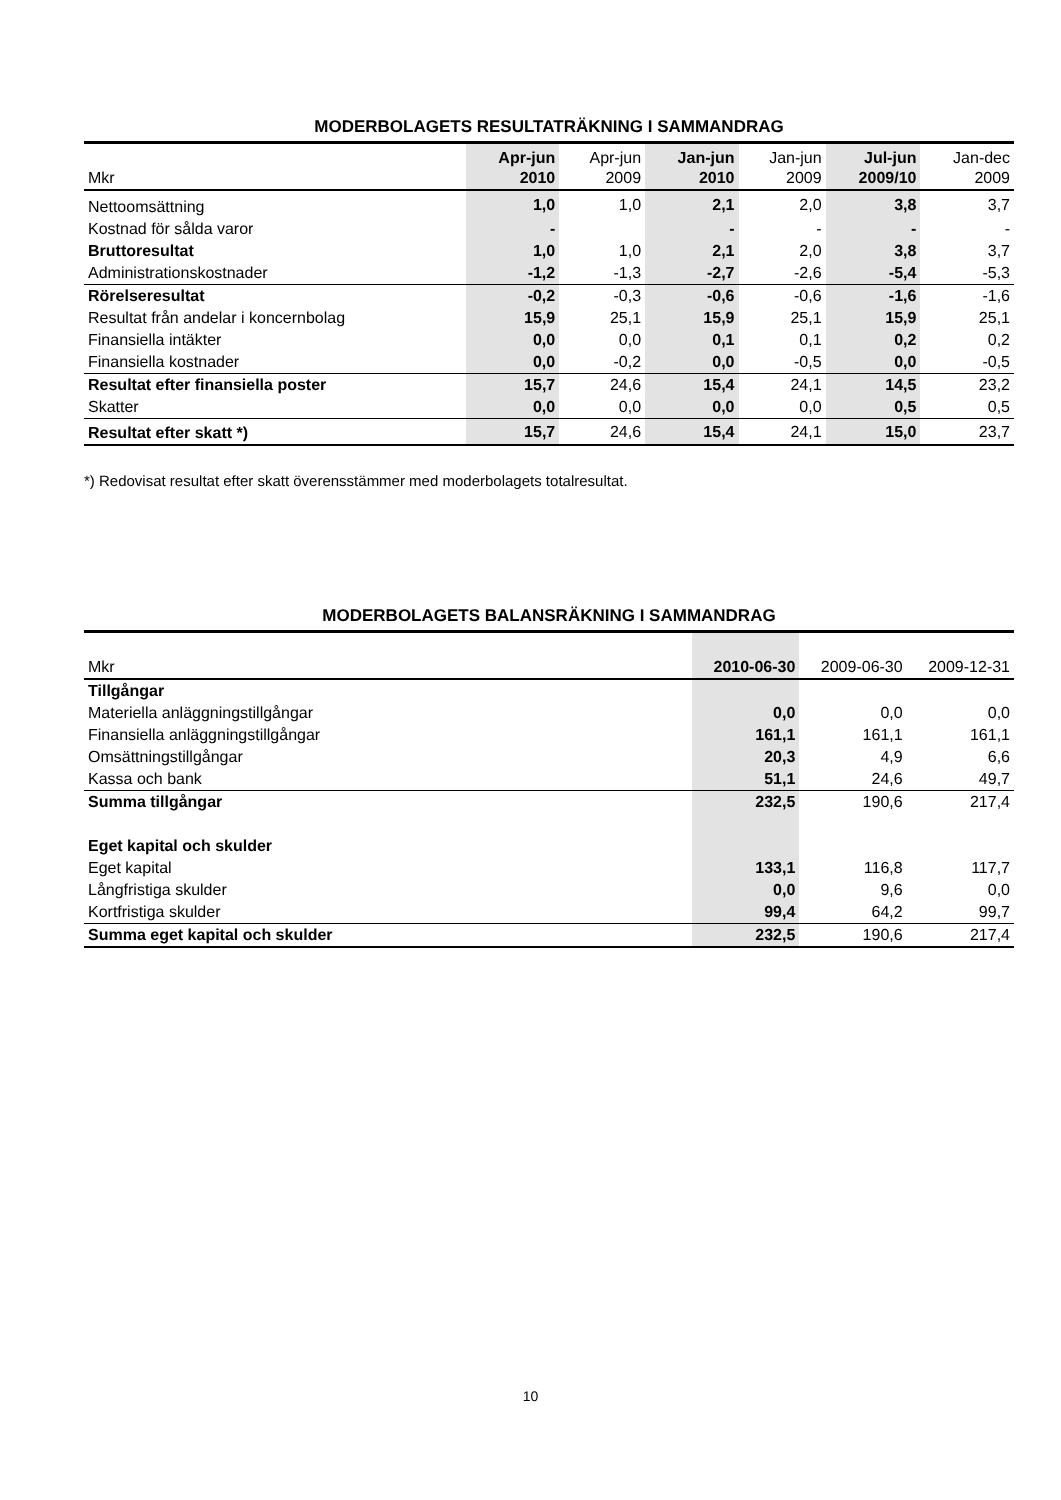MODERBOLAGETS RESULTATRÄKNING I SAMMANDRAG
| Mkr | Apr-jun 2010 | Apr-jun 2009 | Jan-jun 2010 | Jan-jun 2009 | Jul-jun 2009/10 | Jan-dec 2009 |
| --- | --- | --- | --- | --- | --- | --- |
| Nettoomsättning | 1,0 | 1,0 | 2,1 | 2,0 | 3,8 | 3,7 |
| Kostnad för sålda varor | - | | - | - | - | - |
| Bruttoresultat | 1,0 | 1,0 | 2,1 | 2,0 | 3,8 | 3,7 |
| Administrationskostnader | -1,2 | -1,3 | -2,7 | -2,6 | -5,4 | -5,3 |
| Rörelseresultat | -0,2 | -0,3 | -0,6 | -0,6 | -1,6 | -1,6 |
| Resultat från andelar i koncernbolag | 15,9 | 25,1 | 15,9 | 25,1 | 15,9 | 25,1 |
| Finansiella intäkter | 0,0 | 0,0 | 0,1 | 0,1 | 0,2 | 0,2 |
| Finansiella kostnader | 0,0 | -0,2 | 0,0 | -0,5 | 0,0 | -0,5 |
| Resultat efter finansiella poster | 15,7 | 24,6 | 15,4 | 24,1 | 14,5 | 23,2 |
| Skatter | 0,0 | 0,0 | 0,0 | 0,0 | 0,5 | 0,5 |
| Resultat efter skatt *) | 15,7 | 24,6 | 15,4 | 24,1 | 15,0 | 23,7 |
*) Redovisat resultat efter skatt överensstämmer med moderbolagets totalresultat.
MODERBOLAGETS BALANSRÄKNING I SAMMANDRAG
| Mkr | 2010-06-30 | 2009-06-30 | 2009-12-31 |
| --- | --- | --- | --- |
| Tillgångar | | | |
| Materiella anläggningstillgångar | 0,0 | 0,0 | 0,0 |
| Finansiella anläggningstillgångar | 161,1 | 161,1 | 161,1 |
| Omsättningstillgångar | 20,3 | 4,9 | 6,6 |
| Kassa och bank | 51,1 | 24,6 | 49,7 |
| Summa tillgångar | 232,5 | 190,6 | 217,4 |
| Eget kapital och skulder | | | |
| Eget kapital | 133,1 | 116,8 | 117,7 |
| Långfristiga skulder | 0,0 | 9,6 | 0,0 |
| Kortfristiga skulder | 99,4 | 64,2 | 99,7 |
| Summa eget kapital och skulder | 232,5 | 190,6 | 217,4 |
10